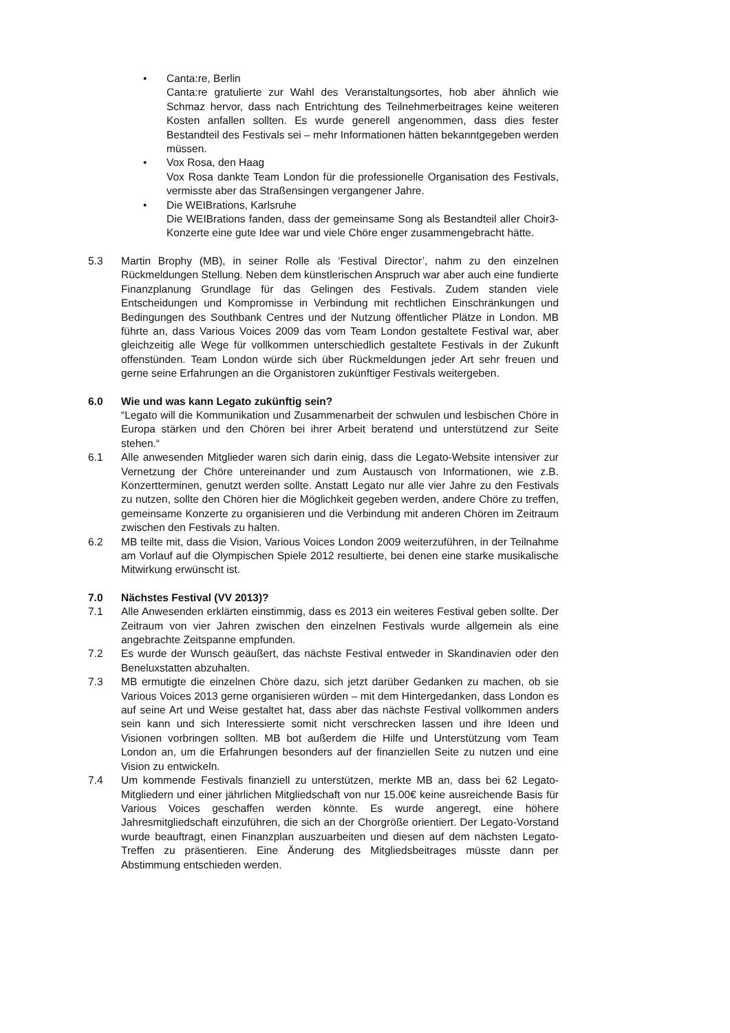• Canta:re, Berlin
Canta:re gratulierte zur Wahl des Veranstaltungsortes, hob aber ähnlich wie Schmaz hervor, dass nach Entrichtung des Teilnehmerbeitrages keine weiteren Kosten anfallen sollten. Es wurde generell angenommen, dass dies fester Bestandteil des Festivals sei – mehr Informationen hätten bekanntgegeben werden müssen.
• Vox Rosa, den Haag
Vox Rosa dankte Team London für die professionelle Organisation des Festivals, vermisste aber das Straßensingen vergangener Jahre.
• Die WEIBrations, Karlsruhe
Die WEIBrations fanden, dass der gemeinsame Song als Bestandteil aller Choir3-Konzerte eine gute Idee war und viele Chöre enger zusammengebracht hätte.
5.3 Martin Brophy (MB), in seiner Rolle als ‘Festival Director’, nahm zu den einzelnen Rückmeldungen Stellung. Neben dem künstlerischen Anspruch war aber auch eine fundierte Finanzplanung Grundlage für das Gelingen des Festivals. Zudem standen viele Entscheidungen und Kompromisse in Verbindung mit rechtlichen Einschränkungen und Bedingungen des Southbank Centres und der Nutzung öffentlicher Plätze in London. MB führte an, dass Various Voices 2009 das vom Team London gestaltete Festival war, aber gleichzeitig alle Wege für vollkommen unterschiedlich gestaltete Festivals in der Zukunft offenstünden. Team London würde sich über Rückmeldungen jeder Art sehr freuen und gerne seine Erfahrungen an die Organistoren zukünftiger Festivals weitergeben.
6.0 Wie und was kann Legato zukünftig sein?
“Legato will die Kommunikation und Zusammenarbeit der schwulen und lesbischen Chöre in Europa stärken und den Chören bei ihrer Arbeit beratend und unterstützend zur Seite stehen.“
6.1 Alle anwesenden Mitglieder waren sich darin einig, dass die Legato-Website intensiver zur Vernetzung der Chöre untereinander und zum Austausch von Informationen, wie z.B. Konzertterminen, genutzt werden sollte. Anstatt Legato nur alle vier Jahre zu den Festivals zu nutzen, sollte den Chören hier die Möglichkeit gegeben werden, andere Chöre zu treffen, gemeinsame Konzerte zu organisieren und die Verbindung mit anderen Chören im Zeitraum zwischen den Festivals zu halten.
6.2 MB teilte mit, dass die Vision, Various Voices London 2009 weiterzuführen, in der Teilnahme am Vorlauf auf die Olympischen Spiele 2012 resultierte, bei denen eine starke musikalische Mitwirkung erwünscht ist.
7.0 Nächstes Festival (VV 2013)?
7.1 Alle Anwesenden erklärten einstimmig, dass es 2013 ein weiteres Festival geben sollte. Der Zeitraum von vier Jahren zwischen den einzelnen Festivals wurde allgemein als eine angebrachte Zeitspanne empfunden.
7.2 Es wurde der Wunsch geäußert, das nächste Festival entweder in Skandinavien oder den Beneluxstatten abzuhalten.
7.3 MB ermutigte die einzelnen Chöre dazu, sich jetzt darüber Gedanken zu machen, ob sie Various Voices 2013 gerne organisieren würden – mit dem Hintergedanken, dass London es auf seine Art und Weise gestaltet hat, dass aber das nächste Festival vollkommen anders sein kann und sich Interessierte somit nicht verschrecken lassen und ihre Ideen und Visionen vorbringen sollten. MB bot außerdem die Hilfe und Unterstützung vom Team London an, um die Erfahrungen besonders auf der finanziellen Seite zu nutzen und eine Vision zu entwickeln.
7.4 Um kommende Festivals finanziell zu unterstützen, merkte MB an, dass bei 62 Legato-Mitgliedern und einer jährlichen Mitgliedschaft von nur 15.00€ keine ausreichende Basis für Various Voices geschaffen werden könnte. Es wurde angeregt, eine höhere Jahresmitgliedschaft einzuführen, die sich an der Chorgröße orientiert. Der Legato-Vorstand wurde beauftragt, einen Finanzplan auszuarbeiten und diesen auf dem nächsten Legato-Treffen zu präsentieren. Eine Änderung des Mitgliedsbeitrages müsste dann per Abstimmung entschieden werden.